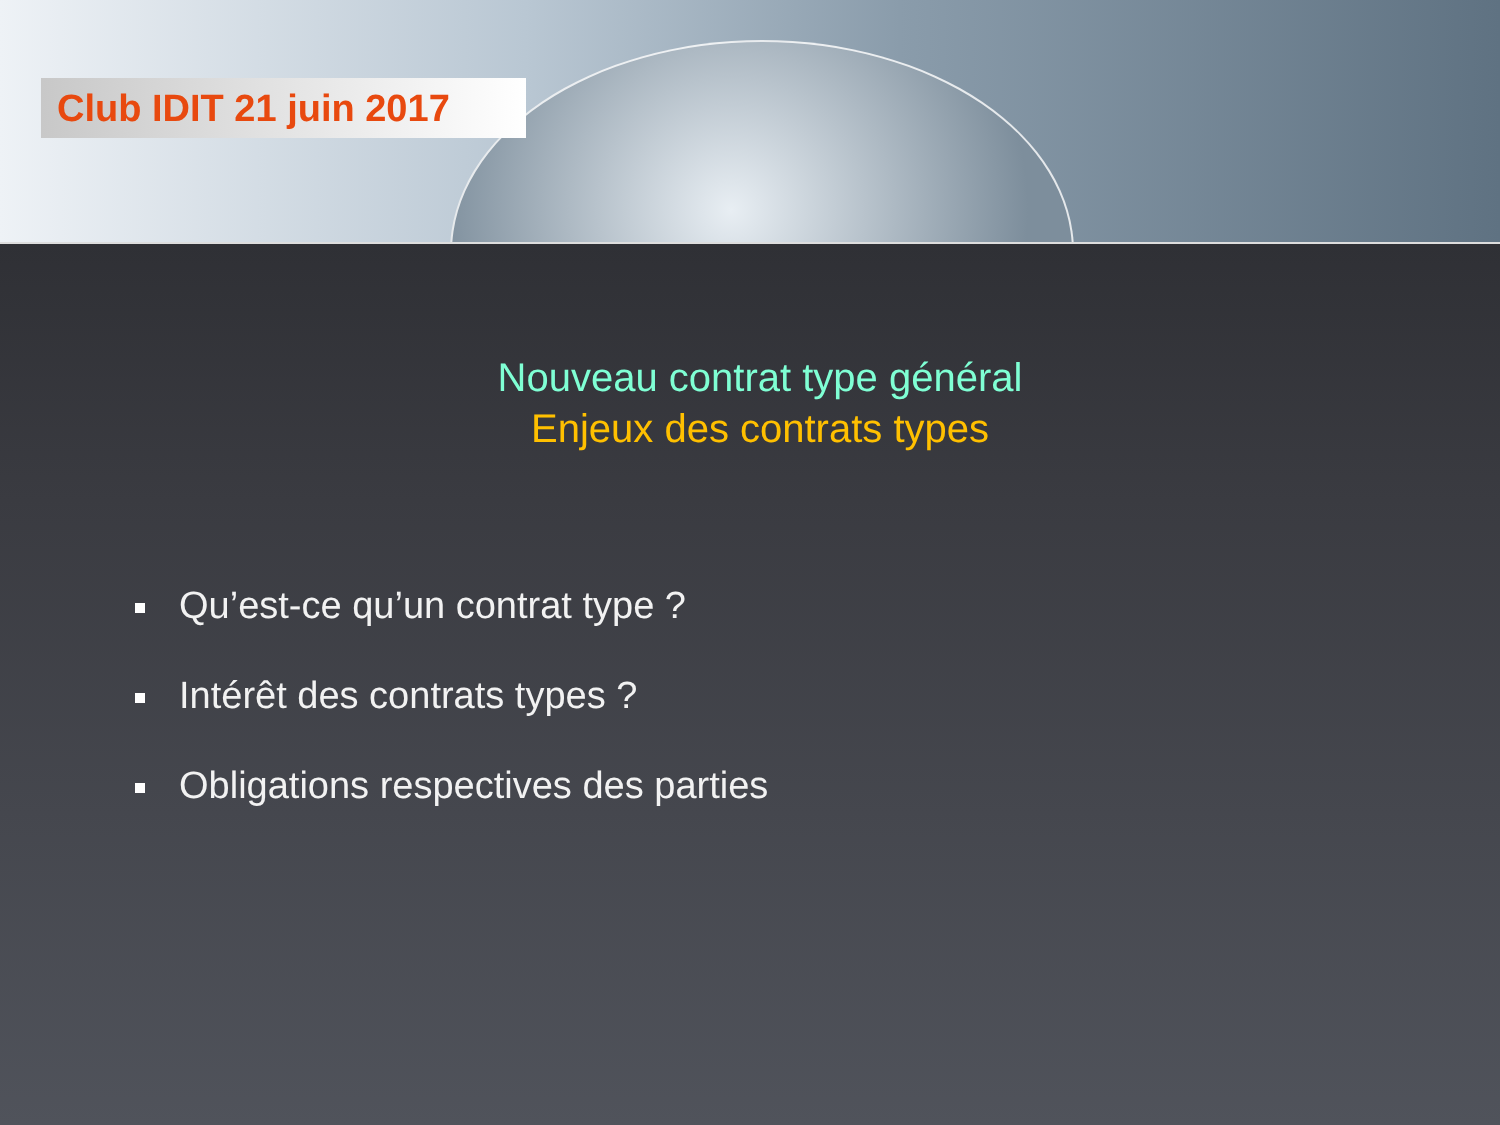Club IDIT 21 juin 2017
Nouveau contrat type général
Enjeux des contrats types
Qu’est-ce qu’un contrat type ?
Intérêt des contrats types ?
Obligations respectives des parties